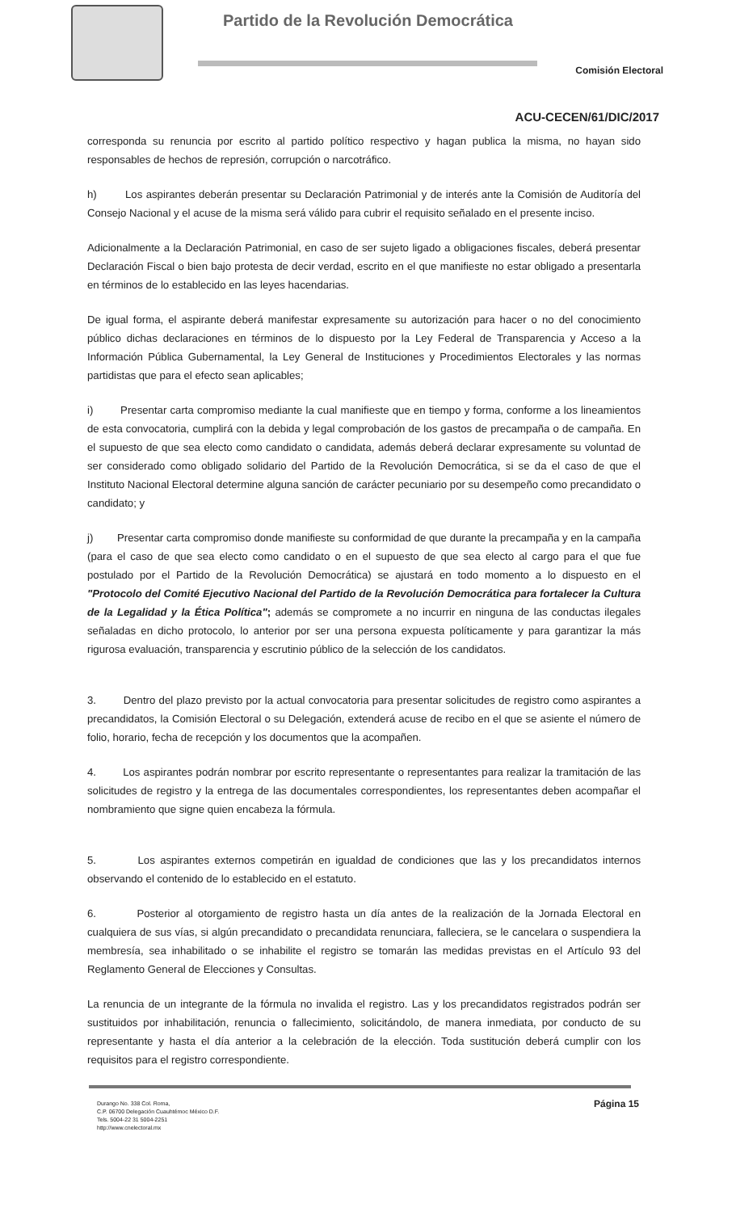Partido de la Revolución Democrática
Comisión Electoral
ACU-CECEN/61/DIC/2017
corresponda su renuncia por escrito al partido político respectivo y hagan publica la misma, no hayan sido responsables de hechos de represión, corrupción o narcotráfico.
h) Los aspirantes deberán presentar su Declaración Patrimonial y de interés ante la Comisión de Auditoría del Consejo Nacional y el acuse de la misma será válido para cubrir el requisito señalado en el presente inciso.
Adicionalmente a la Declaración Patrimonial, en caso de ser sujeto ligado a obligaciones fiscales, deberá presentar Declaración Fiscal o bien bajo protesta de decir verdad, escrito en el que manifieste no estar obligado a presentarla en términos de lo establecido en las leyes hacendarias.
De igual forma, el aspirante deberá manifestar expresamente su autorización para hacer o no del conocimiento público dichas declaraciones en términos de lo dispuesto por la Ley Federal de Transparencia y Acceso a la Información Pública Gubernamental, la Ley General de Instituciones y Procedimientos Electorales y las normas partidistas que para el efecto sean aplicables;
i) Presentar carta compromiso mediante la cual manifieste que en tiempo y forma, conforme a los lineamientos de esta convocatoria, cumplirá con la debida y legal comprobación de los gastos de precampaña o de campaña. En el supuesto de que sea electo como candidato o candidata, además deberá declarar expresamente su voluntad de ser considerado como obligado solidario del Partido de la Revolución Democrática, si se da el caso de que el Instituto Nacional Electoral determine alguna sanción de carácter pecuniario por su desempeño como precandidato o candidato; y
j) Presentar carta compromiso donde manifieste su conformidad de que durante la precampaña y en la campaña (para el caso de que sea electo como candidato o en el supuesto de que sea electo al cargo para el que fue postulado por el Partido de la Revolución Democrática) se ajustará en todo momento a lo dispuesto en el "Protocolo del Comité Ejecutivo Nacional del Partido de la Revolución Democrática para fortalecer la Cultura de la Legalidad y la Ética Política"; además se compromete a no incurrir en ninguna de las conductas ilegales señaladas en dicho protocolo, lo anterior por ser una persona expuesta políticamente y para garantizar la más rigurosa evaluación, transparencia y escrutinio público de la selección de los candidatos.
3. Dentro del plazo previsto por la actual convocatoria para presentar solicitudes de registro como aspirantes a precandidatos, la Comisión Electoral o su Delegación, extenderá acuse de recibo en el que se asiente el número de folio, horario, fecha de recepción y los documentos que la acompañen.
4. Los aspirantes podrán nombrar por escrito representante o representantes para realizar la tramitación de las solicitudes de registro y la entrega de las documentales correspondientes, los representantes deben acompañar el nombramiento que signe quien encabeza la fórmula.
5. Los aspirantes externos competirán en igualdad de condiciones que las y los precandidatos internos observando el contenido de lo establecido en el estatuto.
6. Posterior al otorgamiento de registro hasta un día antes de la realización de la Jornada Electoral en cualquiera de sus vías, si algún precandidato o precandidata renunciara, falleciera, se le cancelara o suspendiera la membresía, sea inhabilitado o se inhabilite el registro se tomarán las medidas previstas en el Artículo 93 del Reglamento General de Elecciones y Consultas.
La renuncia de un integrante de la fórmula no invalida el registro. Las y los precandidatos registrados podrán ser sustituidos por inhabilitación, renuncia o fallecimiento, solicitándolo, de manera inmediata, por conducto de su representante y hasta el día anterior a la celebración de la elección. Toda sustitución deberá cumplir con los requisitos para el registro correspondiente.
Durango No. 338 Col. Roma,
C.P. 06700 Delegación Cuauhtémoc México D.F.
Tels. 5004-22 31 5004-2251
http://www.cnelectoral.mx
Página 15